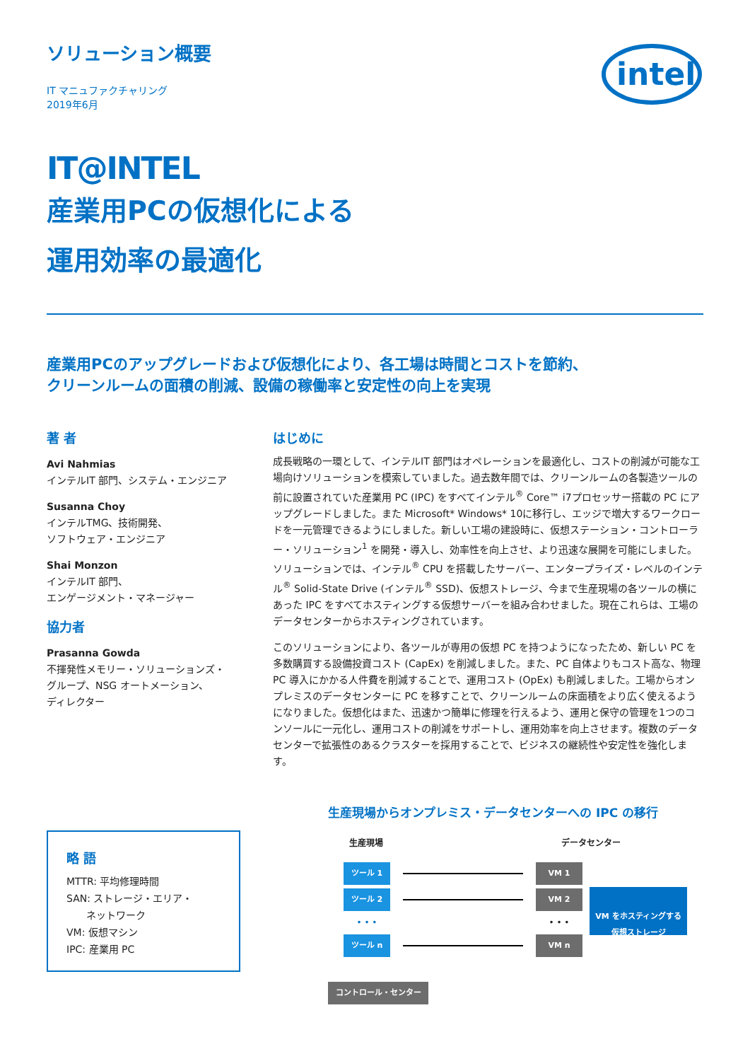ソリューション概要
IT マニュファクチャリング
2019年6月
intel
IT@INTEL
産業用PCの仮想化による
運用効率の最適化
産業用PCのアップグレードおよび仮想化により、各工場は時間とコストを節約、
クリーンルームの面積の削減、設備の稼働率と安定性の向上を実現
著 者
Avi Nahmias
インテルIT 部門、システム・エンジニア
Susanna Choy
インテルTMG、技術開発、
ソフトウェア・エンジニア
Shai Monzon
インテルIT 部門、
エンゲージメント・マネージャー
協力者
Prasanna Gowda
不揮発性メモリー・ソリューションズ・
グループ、NSG オートメーション、
ディレクター
略 語
MTTR: 平均修理時間
SAN: ストレージ・エリア・
  ネットワーク
VM: 仮想マシン
IPC: 産業用 PC
はじめに
成長戦略の一環として、インテルIT 部門はオペレーションを最適化し、コストの削減が可能な工場向けソリューションを模索していました。過去数年間では、クリーンルームの各製造ツールの前に設置されていた産業用 PC (IPC) をすべてインテル<sup>®</sup> Core™ i7プロセッサー搭載の PC にアップグレードしました。また Microsoft* Windows* 10に移行し、エッジで増大するワークロードを一元管理できるようにしました。新しい工場の建設時に、仮想ステーション・コントローラー・ソリューション<sup>1</sup> を開発・導入し、効率性を向上させ、より迅速な展開を可能にしました。ソリューションでは、インテル<sup>®</sup> CPU を搭載したサーバー、エンタープライズ・レベルのインテル<sup>®</sup> Solid-State Drive (インテル<sup>®</sup> SSD)、仮想ストレージ、今まで生産現場の各ツールの横にあった IPC をすべてホスティングする仮想サーバーを組み合わせました。現在これらは、工場のデータセンターからホスティングされています。
このソリューションにより、各ツールが専用の仮想 PC を持つようになったため、新しい PC を多数購買する設備投資コスト (CapEx) を削減しました。また、PC 自体よりもコスト高な、物理 PC 導入にかかる人件費を削減することで、運用コスト (OpEx) も削減しました。工場からオンプレミスのデータセンターに PC を移すことで、クリーンルームの床面積をより広く使えるようになりました。仮想化はまた、迅速かつ簡単に修理を行えるよう、運用と保守の管理を1つのコンソールに一元化し、運用コストの削減をサポートし、運用効率を向上させます。複数のデータセンターで拡張性のあるクラスターを採用することで、ビジネスの継続性や安定性を強化します。
生産現場からオンプレミス・データセンターへの IPC の移行
生産現場 データセンター
ツール 1 VM 1
ツール 2 VM 2
• • • • • •
ツール n VM n
VM をホスティングする
仮想ストレージ
コントロール・センター